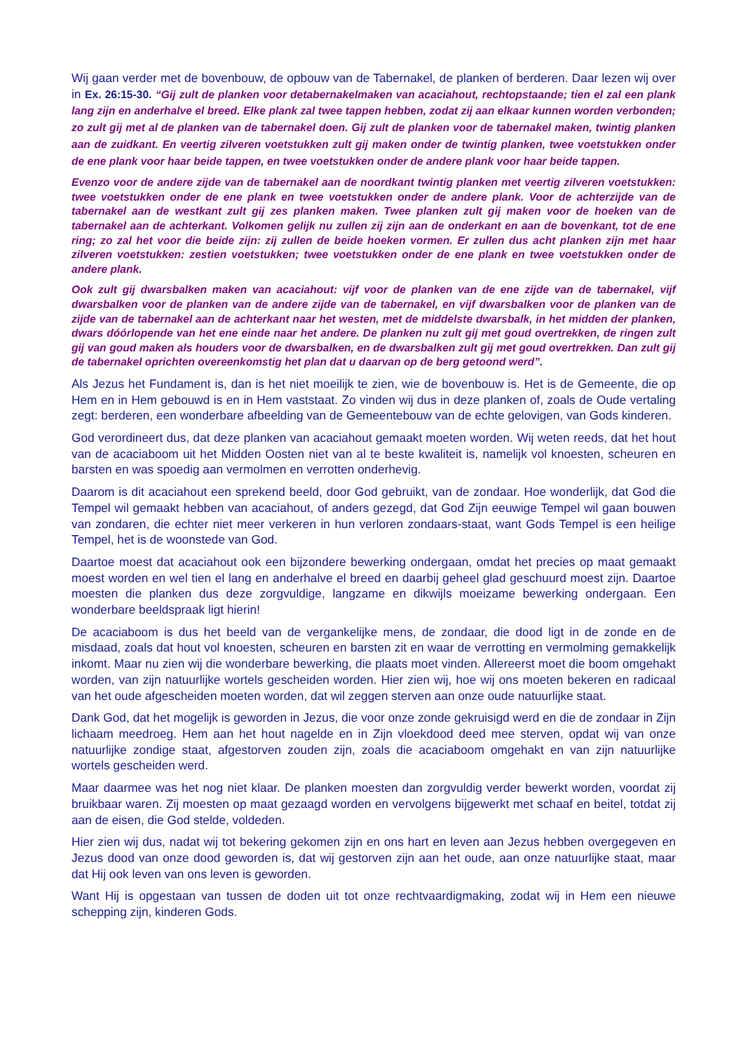Wij gaan verder met de bovenbouw, de opbouw van de Tabernakel, de planken of berderen. Daar lezen wij over in Ex. 26:15-30. “Gij zult de planken voor detabernakelmaken van acaciahout, rechtopstaande; tien el zal een plank lang zijn en anderhalve el breed. Elke plank zal twee tappen hebben, zodat zij aan elkaar kunnen worden verbonden; zo zult gij met al de planken van de tabernakel doen. Gij zult de planken voor de tabernakel maken, twintig planken aan de zuidkant. En veertig zilveren voetstukken zult gij maken onder de twintig planken, twee voetstukken onder de ene plank voor haar beide tappen, en twee voetstukken onder de andere plank voor haar beide tappen.
Evenzo voor de andere zijde van de tabernakel aan de noordkant twintig planken met veertig zilveren voetstukken: twee voetstukken onder de ene plank en twee voetstukken onder de andere plank. Voor de achterzijde van de tabernakel aan de westkant zult gij zes planken maken. Twee planken zult gij maken voor de hoeken van de tabernakel aan de achterkant. Volkomen gelijk nu zullen zij zijn aan de onderkant en aan de bovenkant, tot de ene ring; zo zal het voor die beide zijn: zij zullen de beide hoeken vormen. Er zullen dus acht planken zijn met haar zilveren voetstukken: zestien voetstukken; twee voetstukken onder de ene plank en twee voetstukken onder de andere plank.
Ook zult gij dwarsbalken maken van acaciahout: vijf voor de planken van de ene zijde van de tabernakel, vijf dwarsbalken voor de planken van de andere zijde van de tabernakel, en vijf dwarsbalken voor de planken van de zijde van de tabernakel aan de achterkant naar het westen, met de middelste dwarsbalk, in het midden der planken, dwars dóórlopende van het ene einde naar het andere. De planken nu zult gij met goud overtrekken, de ringen zult gij van goud maken als houders voor de dwarsbalken, en de dwarsbalken zult gij met goud overtrekken. Dan zult gij de tabernakel oprichten overeenkomstig het plan dat u daarvan op de berg getoond werd”.
Als Jezus het Fundament is, dan is het niet moeilijk te zien, wie de bovenbouw is. Het is de Gemeente, die op Hem en in Hem gebouwd is en in Hem vaststaat. Zo vinden wij dus in deze planken of, zoals de Oude vertaling zegt: berderen, een wonderbare afbeelding van de Gemeentebouw van de echte gelovigen, van Gods kinderen.
God verordineert dus, dat deze planken van acaciahout gemaakt moeten worden. Wij weten reeds, dat het hout van de acaciaboom uit het Midden Oosten niet van al te beste kwaliteit is, namelijk vol knoesten, scheuren en barsten en was spoedig aan vermolmen en verrotten onderhevig.
Daarom is dit acaciahout een sprekend beeld, door God gebruikt, van de zondaar. Hoe wonderlijk, dat God die Tempel wil gemaakt hebben van acaciahout, of anders gezegd, dat God Zijn eeuwige Tempel wil gaan bouwen van zondaren, die echter niet meer verkeren in hun verloren zondaars-staat, want Gods Tempel is een heilige Tempel, het is de woonstede van God.
Daartoe moest dat acaciahout ook een bijzondere bewerking ondergaan, omdat het precies op maat gemaakt moest worden en wel tien el lang en anderhalve el breed en daarbij geheel glad geschuurd moest zijn. Daartoe moesten die planken dus deze zorgvuldige, langzame en dikwijls moeizame bewerking ondergaan. Een wonderbare beeldspraak ligt hierin!
De acaciaboom is dus het beeld van de vergankelijke mens, de zondaar, die dood ligt in de zonde en de misdaad, zoals dat hout vol knoesten, scheuren en barsten zit en waar de verrotting en vermolming gemakkelijk inkomt. Maar nu zien wij die wonderbare bewerking, die plaats moet vinden. Allereerst moet die boom omgehakt worden, van zijn natuurlijke wortels gescheiden worden. Hier zien wij, hoe wij ons moeten bekeren en radicaal van het oude afgescheiden moeten worden, dat wil zeggen sterven aan onze oude natuurlijke staat.
Dank God, dat het mogelijk is geworden in Jezus, die voor onze zonde gekruisigd werd en die de zondaar in Zijn lichaam meedroeg. Hem aan het hout nagelde en in Zijn vloekdood deed mee sterven, opdat wij van onze natuurlijke zondige staat, afgestorven zouden zijn, zoals die acaciaboom omgehakt en van zijn natuurlijke wortels gescheiden werd.
Maar daarmee was het nog niet klaar. De planken moesten dan zorgvuldig verder bewerkt worden, voordat zij bruikbaar waren. Zij moesten op maat gezaagd worden en vervolgens bijgewerkt met schaaf en beitel, totdat zij aan de eisen, die God stelde, voldeden.
Hier zien wij dus, nadat wij tot bekering gekomen zijn en ons hart en leven aan Jezus hebben overgegeven en Jezus dood van onze dood geworden is, dat wij gestorven zijn aan het oude, aan onze natuurlijke staat, maar dat Hij ook leven van ons leven is geworden.
Want Hij is opgestaan van tussen de doden uit tot onze rechtvaardigmaking, zodat wij in Hem een nieuwe schepping zijn, kinderen Gods.